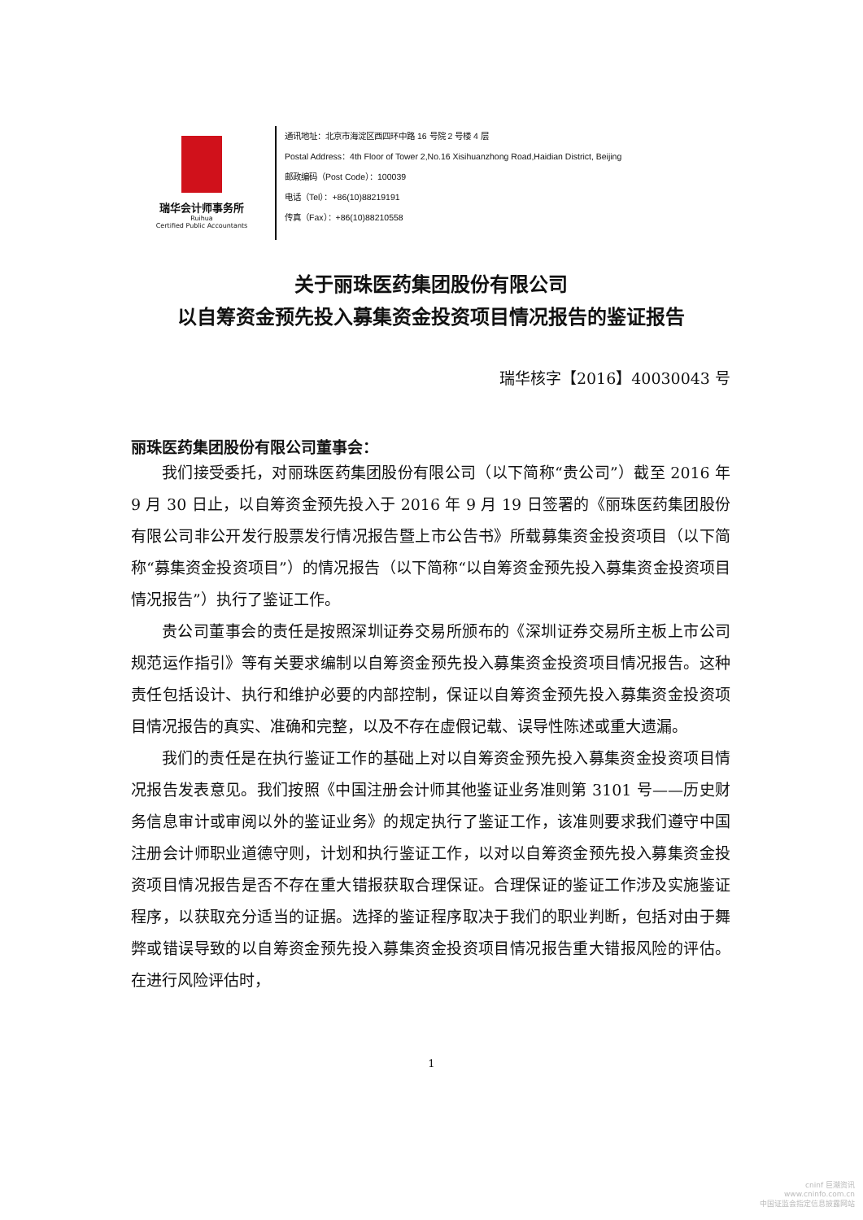瑞华会计师事务所
Ruihua
Certified Public Accountants
通讯地址：北京市海淀区西四环中路 16 号院 2 号楼 4 层
Postal Address：4th Floor of Tower 2,No.16 Xisihuanzhong Road,Haidian District, Beijing
邮政编码（Post Code）：100039
电话（Tel）：+86(10)88219191
传真（Fax）：+86(10)88210558
关于丽珠医药集团股份有限公司
以自筹资金预先投入募集资金投资项目情况报告的鉴证报告
瑞华核字【2016】40030043 号
丽珠医药集团股份有限公司董事会：
我们接受委托，对丽珠医药集团股份有限公司（以下简称“贵公司”）截至 2016 年 9 月 30 日止，以自筹资金预先投入于 2016 年 9 月 19 日签署的《丽珠医药集团股份有限公司非公开发行股票发行情况报告暨上市公告书》所载募集资金投资项目（以下简称“募集资金投资项目”）的情况报告（以下简称“以自筹资金预先投入募集资金投资项目情况报告”）执行了鉴证工作。
贵公司董事会的责任是按照深圳证券交易所颁布的《深圳证券交易所主板上市公司规范运作指引》等有关要求编制以自筹资金预先投入募集资金投资项目情况报告。这种责任包括设计、执行和维护必要的内部控制，保证以自筹资金预先投入募集资金投资项目情况报告的真实、准确和完整，以及不存在虚假记载、误导性陈述或重大遗漏。
我们的责任是在执行鉴证工作的基础上对以自筹资金预先投入募集资金投资项目情况报告发表意见。我们按照《中国注册会计师其他鉴证业务准则第 3101 号——历史财务信息审计或审阅以外的鉴证业务》的规定执行了鉴证工作，该准则要求我们遵守中国注册会计师职业道德守则，计划和执行鉴证工作，以对以自筹资金预先投入募集资金投资项目情况报告是否不存在重大错报获取合理保证。合理保证的鉴证工作涉及实施鉴证程序，以获取充分适当的证据。选择的鉴证程序取决于我们的职业判断，包括对由于舞弊或错误导致的以自筹资金预先投入募集资金投资项目情况报告重大错报风险的评估。在进行风险评估时，
1
cninf 巨潮资讯
www.cninfo.com.cn
中国证监会指定信息披露网站